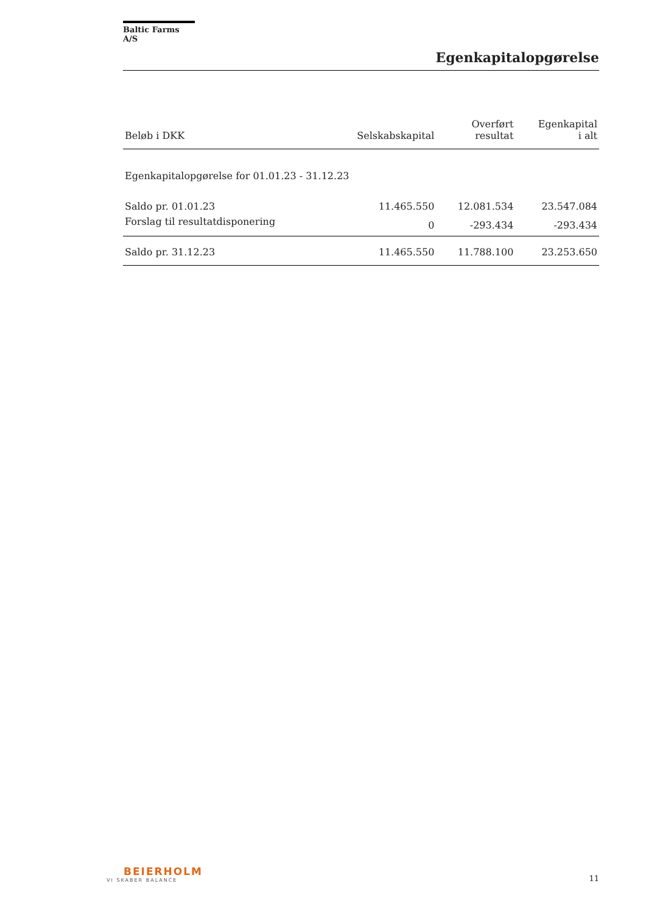Baltic Farms A/S
Egenkapitalopgørelse
| Beløb i DKK | Selskabskapital | Overført resultat | Egenkapital i alt |
| --- | --- | --- | --- |
| Egenkapitalopgørelse for 01.01.23 - 31.12.23 | | | |
| Saldo pr. 01.01.23 | 11.465.550 | 12.081.534 | 23.547.084 |
| Forslag til resultatdisponering | 0 | -293.434 | -293.434 |
| Saldo pr. 31.12.23 | 11.465.550 | 11.788.100 | 23.253.650 |
BEIERHOLM
VI SKABER BALANCE
11